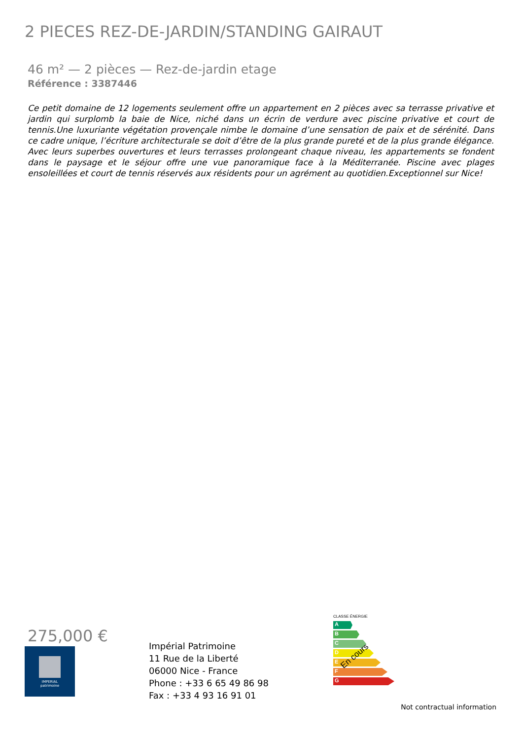2 PIECES REZ-DE-JARDIN/STANDING GAIRAUT
46 m² — 2 pièces — Rez-de-jardin etage
Référence : 3387446
Ce petit domaine de 12 logements seulement offre un appartement en 2 pièces avec sa terrasse privative et jardin qui surplomb la baie de Nice, niché dans un écrin de verdure avec piscine privative et court de tennis.Une luxuriante végétation provençale nimbe le domaine d’une sensation de paix et de sérénité. Dans ce cadre unique, l’écriture architecturale se doit d’être de la plus grande pureté et de la plus grande élégance. Avec leurs superbes ouvertures et leurs terrasses prolongeant chaque niveau, les appartements se fondent dans le paysage et le séjour offre une vue panoramique face à la Méditerranée. Piscine avec plages ensoleillées et court de tennis réservés aux résidents pour un agrément au quotidien.Exceptionnel sur Nice!
275,000 €
IMPERIAL
patrimoine
Impérial Patrimoine
11 Rue de la Liberté
06000 Nice - France
Phone : +33 6 65 49 86 98
Fax : +33 4 93 16 91 01
CLASSE ÉNERGIE
A
B
C
D
E
F
G
En cours
Not contractual information